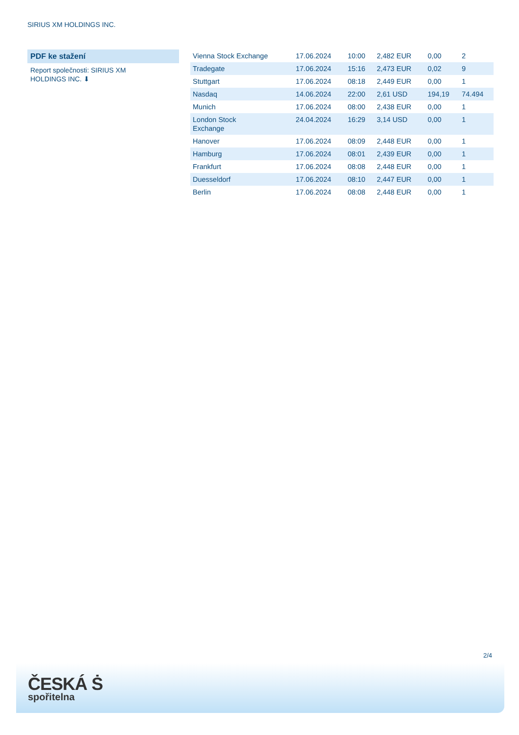SIRIUS XM HOLDINGS INC.
PDF ke stažení
Report společnosti: SIRIUS XM HOLDINGS INC. ⬇
| Vienna Stock Exchange | 17.06.2024 | 10:00 | 2,482 EUR | 0,00 | 2 |
| Tradegate | 17.06.2024 | 15:16 | 2,473 EUR | 0,02 | 9 |
| Stuttgart | 17.06.2024 | 08:18 | 2,449 EUR | 0,00 | 1 |
| Nasdaq | 14.06.2024 | 22:00 | 2,61 USD | 194,19 | 74.494 |
| Munich | 17.06.2024 | 08:00 | 2,438 EUR | 0,00 | 1 |
| London Stock Exchange | 24.04.2024 | 16:29 | 3,14 USD | 0,00 | 1 |
| Hanover | 17.06.2024 | 08:09 | 2,448 EUR | 0,00 | 1 |
| Hamburg | 17.06.2024 | 08:01 | 2,439 EUR | 0,00 | 1 |
| Frankfurt | 17.06.2024 | 08:08 | 2,448 EUR | 0,00 | 1 |
| Duesseldorf | 17.06.2024 | 08:10 | 2,447 EUR | 0,00 | 1 |
| Berlin | 17.06.2024 | 08:08 | 2,448 EUR | 0,00 | 1 |
2/4
ČESKÁ Ṡ
spořitelna